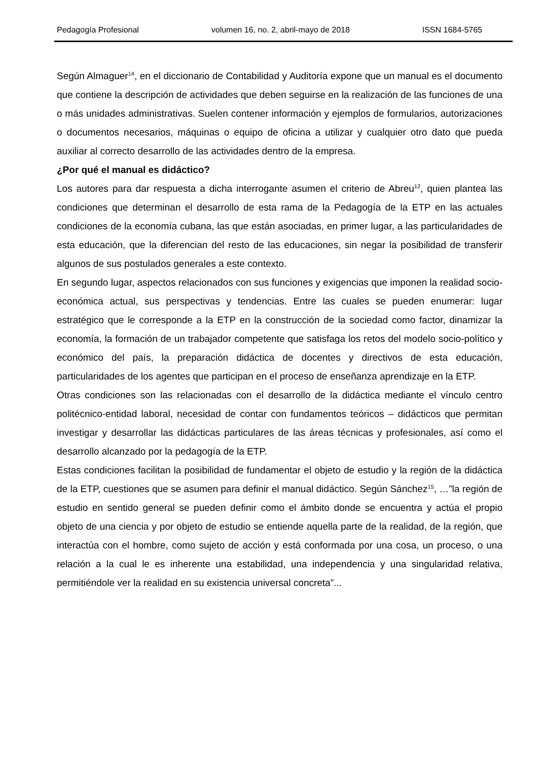Pedagogía Profesional volumen 16, no. 2, abril-mayo de 2018 ISSN 1684-5765
Según Almaguer<sup>14</sup>, en el diccionario de Contabilidad y Auditoría expone que un manual es el documento que contiene la descripción de actividades que deben seguirse en la realización de las funciones de una o más unidades administrativas. Suelen contener información y ejemplos de formularios, autorizaciones o documentos necesarios, máquinas o equipo de oficina a utilizar y cualquier otro dato que pueda auxiliar al correcto desarrollo de las actividades dentro de la empresa.
¿Por qué el manual es didáctico?
Los autores para dar respuesta a dicha interrogante asumen el criterio de Abreu<sup>12</sup>, quien plantea las condiciones que determinan el desarrollo de esta rama de la Pedagogía de la ETP en las actuales condiciones de la economía cubana, las que están asociadas, en primer lugar, a las particularidades de esta educación, que la diferencian del resto de las educaciones, sin negar la posibilidad de transferir algunos de sus postulados generales a este contexto.
En segundo lugar, aspectos relacionados con sus funciones y exigencias que imponen la realidad socio-económica actual, sus perspectivas y tendencias. Entre las cuales se pueden enumerar: lugar estratégico que le corresponde a la ETP en la construcción de la sociedad como factor, dinamizar la economía, la formación de un trabajador competente que satisfaga los retos del modelo socio-político y económico del país, la preparación didáctica de docentes y directivos de esta educación, particularidades de los agentes que participan en el proceso de enseñanza aprendizaje en la ETP.
Otras condiciones son las relacionadas con el desarrollo de la didáctica mediante el vínculo centro politécnico-entidad laboral, necesidad de contar con fundamentos teóricos – didácticos que permitan investigar y desarrollar las didácticas particulares de las áreas técnicas y profesionales, así como el desarrollo alcanzado por la pedagogía de la ETP.
Estas condiciones facilitan la posibilidad de fundamentar el objeto de estudio y la región de la didáctica de la ETP, cuestiones que se asumen para definir el manual didáctico. Según Sánchez<sup>15</sup>, …”la región de estudio en sentido general se pueden definir como el ámbito donde se encuentra y actúa el propio objeto de una ciencia y por objeto de estudio se entiende aquella parte de la realidad, de la región, que interactúa con el hombre, como sujeto de acción y está conformada por una cosa, un proceso, o una relación a la cual le es inherente una estabilidad, una independencia y una singularidad relativa, permitiéndole ver la realidad en su existencia universal concreta”...